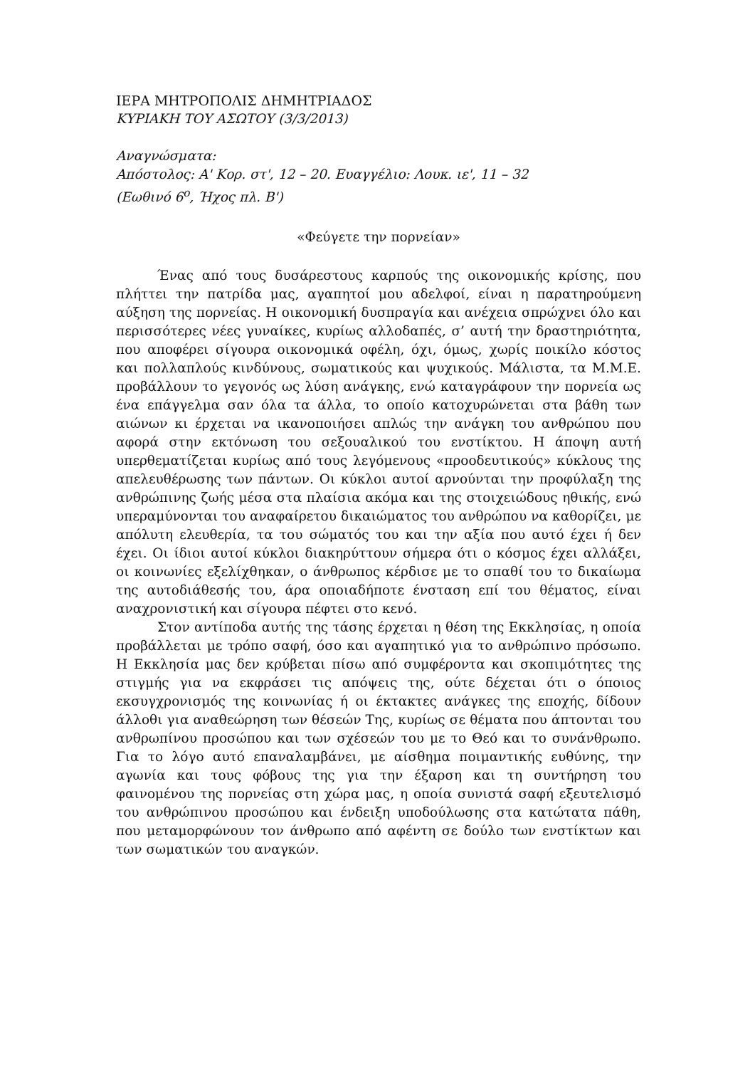ΙΕΡΑ ΜΗΤΡΟΠΟΛΙΣ ΔΗΜΗΤΡΙΑΔΟΣ
ΚΥΡΙΑΚΗ ΤΟΥ ΑΣΩΤΟΥ (3/3/2013)
Αναγνώσματα:
Απόστολος: Α' Κορ. στ', 12 – 20. Ευαγγέλιο: Λουκ. ιε', 11 – 32
(Εωθινό 6<sup>ο</sup>, Ήχος πλ. Β')
«Φεύγετε την πορνείαν»
Ένας από τους δυσάρεστους καρπούς της οικονομικής κρίσης, που πλήττει την πατρίδα μας, αγαπητοί μου αδελφοί, είναι η παρατηρούμενη αύξηση της πορνείας. Η οικονομική δυσπραγία και ανέχεια σπρώχνει όλο και περισσότερες νέες γυναίκες, κυρίως αλλοδαπές, σ’ αυτή την δραστηριότητα, που αποφέρει σίγουρα οικονομικά οφέλη, όχι, όμως, χωρίς ποικίλο κόστος και πολλαπλούς κινδύνους, σωματικούς και ψυχικούς. Μάλιστα, τα Μ.Μ.Ε. προβάλλουν το γεγονός ως λύση ανάγκης, ενώ καταγράφουν την πορνεία ως ένα επάγγελμα σαν όλα τα άλλα, το οποίο κατοχυρώνεται στα βάθη των αιώνων κι έρχεται να ικανοποιήσει απλώς την ανάγκη του ανθρώπου που αφορά στην εκτόνωση του σεξουαλικού του ενστίκτου. Η άποψη αυτή υπερθεματίζεται κυρίως από τους λεγόμενους «προοδευτικούς» κύκλους της απελευθέρωσης των πάντων. Οι κύκλοι αυτοί αρνούνται την προφύλαξη της ανθρώπινης ζωής μέσα στα πλαίσια ακόμα και της στοιχειώδους ηθικής, ενώ υπεραμύνονται του αναφαίρετου δικαιώματος του ανθρώπου να καθορίζει, με απόλυτη ελευθερία, τα του σώματός του και την αξία που αυτό έχει ή δεν έχει. Οι ίδιοι αυτοί κύκλοι διακηρύττουν σήμερα ότι ο κόσμος έχει αλλάξει, οι κοινωνίες εξελίχθηκαν, ο άνθρωπος κέρδισε με το σπαθί του το δικαίωμα της αυτοδιάθεσής του, άρα οποιαδήποτε ένσταση επί του θέματος, είναι αναχρονιστική και σίγουρα πέφτει στο κενό.
Στον αντίποδα αυτής της τάσης έρχεται η θέση της Εκκλησίας, η οποία προβάλλεται με τρόπο σαφή, όσο και αγαπητικό για το ανθρώπινο πρόσωπο. Η Εκκλησία μας δεν κρύβεται πίσω από συμφέροντα και σκοπιμότητες της στιγμής για να εκφράσει τις απόψεις της, ούτε δέχεται ότι ο όποιος εκσυγχρονισμός της κοινωνίας ή οι έκτακτες ανάγκες της εποχής, δίδουν άλλοθι για αναθεώρηση των θέσεών Της, κυρίως σε θέματα που άπτονται του ανθρωπίνου προσώπου και των σχέσεών του με το Θεό και το συνάνθρωπο. Για το λόγο αυτό επαναλαμβάνει, με αίσθημα ποιμαντικής ευθύνης, την αγωνία και τους φόβους της για την έξαρση και τη συντήρηση του φαινομένου της πορνείας στη χώρα μας, η οποία συνιστά σαφή εξευτελισμό του ανθρώπινου προσώπου και ένδειξη υποδούλωσης στα κατώτατα πάθη, που μεταμορφώνουν τον άνθρωπο από αφέντη σε δούλο των ενστίκτων και των σωματικών του αναγκών.